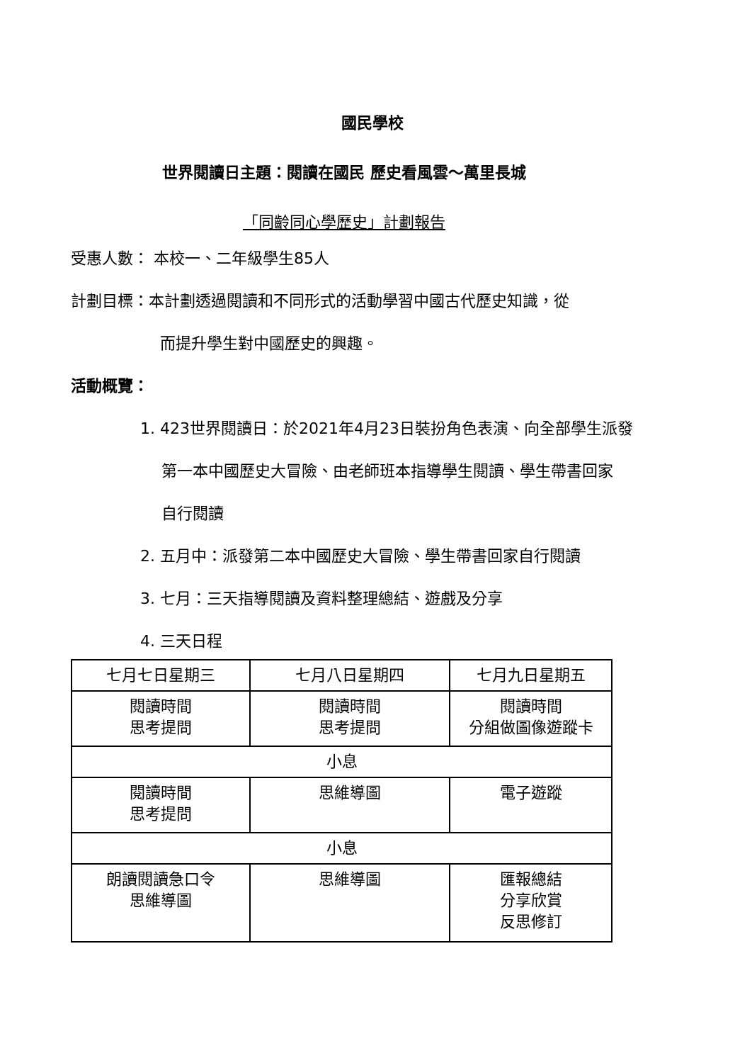國民學校
世界閱讀日主題：閱讀在國民 歷史看風雲～萬里長城
「同齡同心學歷史」計劃報告
受惠人數： 本校一、二年級學生85人
計劃目標：本計劃透過閱讀和不同形式的活動學習中國古代歷史知識，從
而提升學生對中國歷史的興趣。
活動概覽：
1. 423世界閱讀日：於2021年4月23日裝扮角色表演、向全部學生派發
第一本中國歷史大冒險、由老師班本指導學生閱讀、學生帶書回家
自行閱讀
2. 五月中：派發第二本中國歷史大冒險、學生帶書回家自行閱讀
3. 七月：三天指導閱讀及資料整理總結、遊戲及分享
4. 三天日程
| 七月七日星期三 | 七月八日星期四 | 七月九日星期五 |
| 閱讀時間 思考提問 | 閱讀時間 思考提問 | 閱讀時間 分組做圖像遊蹤卡 |
| 小息 | | |
| 閱讀時間 思考提問 | 思維導圖 | 電子遊蹤 |
| 小息 | | |
| 朗讀閱讀急口令 思維導圖 | 思維導圖 | 匯報總結 分享欣賞 反思修訂 |